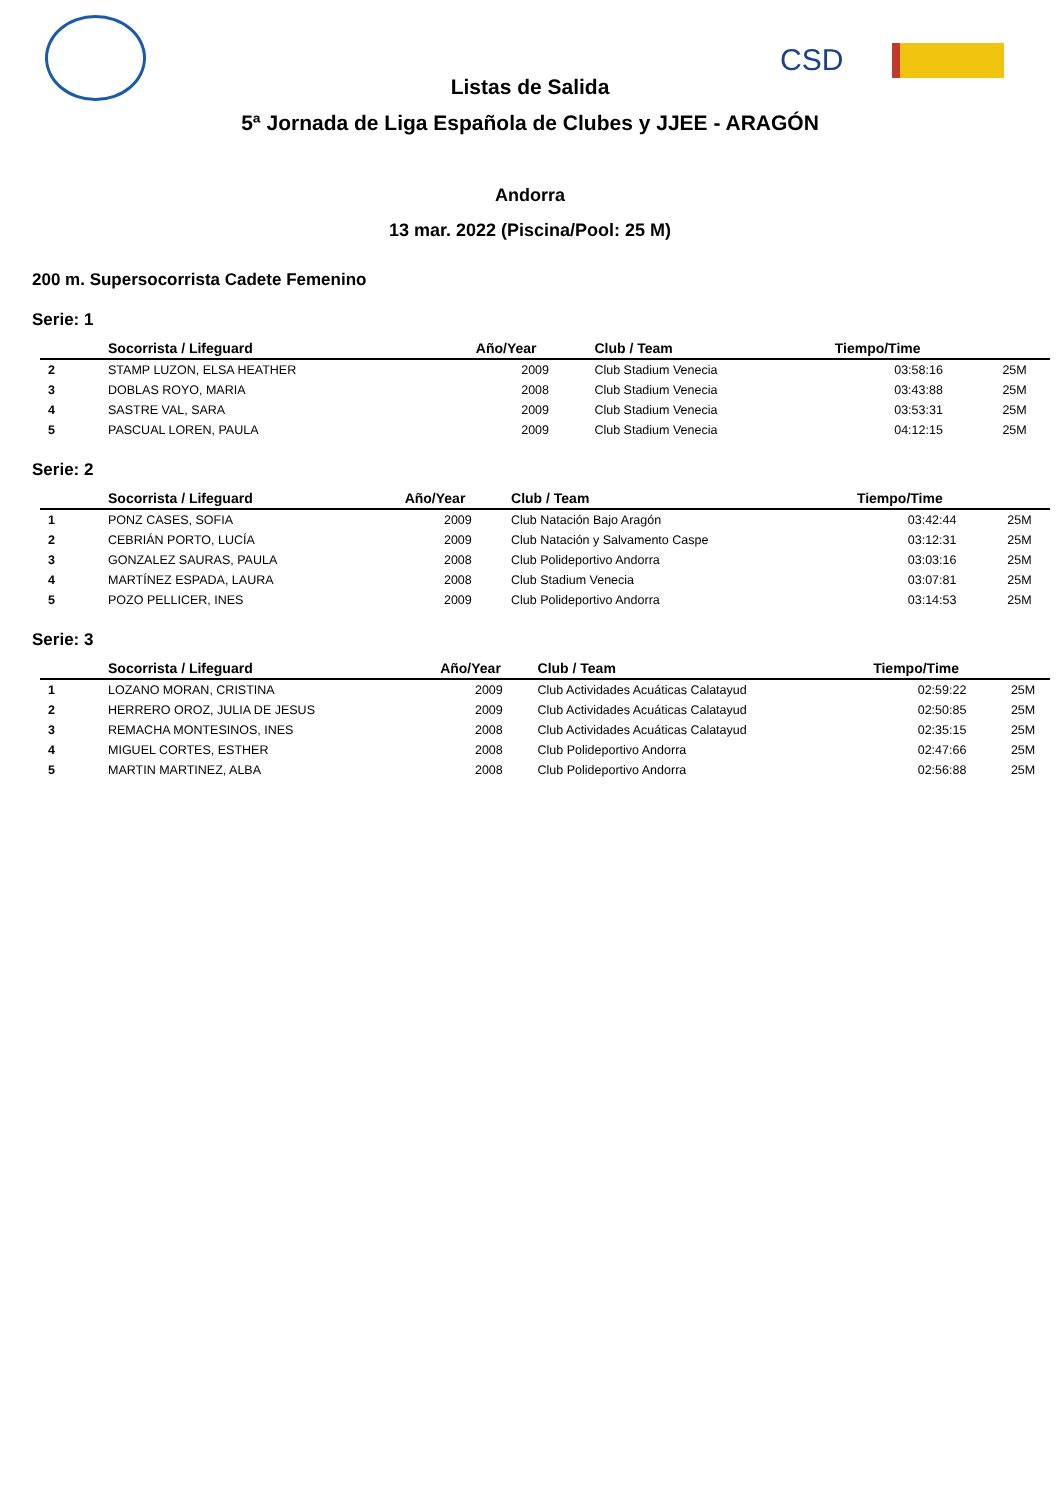CSD
Listas de Salida
5ª Jornada de Liga Española de Clubes y JJEE - ARAGÓN
Andorra
13 mar. 2022 (Piscina/Pool: 25 M)
200 m. Supersocorrista Cadete Femenino
Serie: 1
| | Socorrista / Lifeguard | Año/Year | Club / Team | Tiempo/Time | |
| --- | --- | --- | --- | --- | --- |
| 2 | STAMP LUZON, ELSA HEATHER | 2009 | Club Stadium Venecia | 03:58:16 | 25M |
| 3 | DOBLAS ROYO, MARIA | 2008 | Club Stadium Venecia | 03:43:88 | 25M |
| 4 | SASTRE VAL, SARA | 2009 | Club Stadium Venecia | 03:53:31 | 25M |
| 5 | PASCUAL LOREN, PAULA | 2009 | Club Stadium Venecia | 04:12:15 | 25M |
Serie: 2
| | Socorrista / Lifeguard | Año/Year | Club / Team | Tiempo/Time | |
| --- | --- | --- | --- | --- | --- |
| 1 | PONZ CASES, SOFIA | 2009 | Club Natación Bajo Aragón | 03:42:44 | 25M |
| 2 | CEBRIÁN PORTO, LUCÍA | 2009 | Club Natación y Salvamento Caspe | 03:12:31 | 25M |
| 3 | GONZALEZ SAURAS, PAULA | 2008 | Club Polideportivo Andorra | 03:03:16 | 25M |
| 4 | MARTÍNEZ ESPADA, LAURA | 2008 | Club Stadium Venecia | 03:07:81 | 25M |
| 5 | POZO PELLICER, INES | 2009 | Club Polideportivo Andorra | 03:14:53 | 25M |
Serie: 3
| | Socorrista / Lifeguard | Año/Year | Club / Team | Tiempo/Time | |
| --- | --- | --- | --- | --- | --- |
| 1 | LOZANO MORAN, CRISTINA | 2009 | Club Actividades Acuáticas Calatayud | 02:59:22 | 25M |
| 2 | HERRERO OROZ, JULIA DE JESUS | 2009 | Club Actividades Acuáticas Calatayud | 02:50:85 | 25M |
| 3 | REMACHA MONTESINOS, INES | 2008 | Club Actividades Acuáticas Calatayud | 02:35:15 | 25M |
| 4 | MIGUEL CORTES, ESTHER | 2008 | Club Polideportivo Andorra | 02:47:66 | 25M |
| 5 | MARTIN MARTINEZ, ALBA | 2008 | Club Polideportivo Andorra | 02:56:88 | 25M |